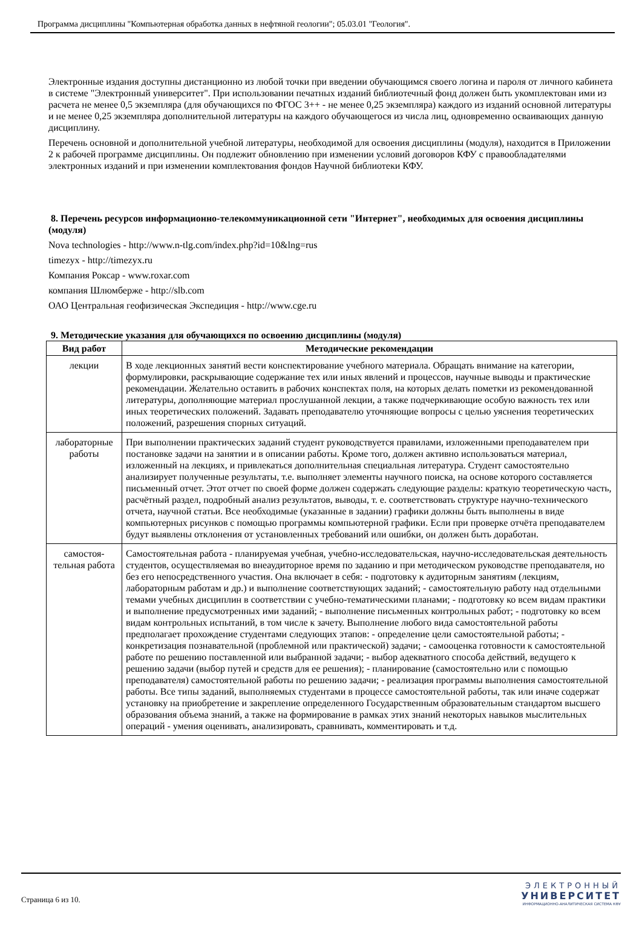Программа дисциплины "Компьютерная обработка данных в нефтяной геологии"; 05.03.01 "Геология".
Электронные издания доступны дистанционно из любой точки при введении обучающимся своего логина и пароля от личного кабинета в системе "Электронный университет". При использовании печатных изданий библиотечный фонд должен быть укомплектован ими из расчета не менее 0,5 экземпляра (для обучающихся по ФГОС 3++ - не менее 0,25 экземпляра) каждого из изданий основной литературы и не менее 0,25 экземпляра дополнительной литературы на каждого обучающегося из числа лиц, одновременно осваивающих данную дисциплину.
Перечень основной и дополнительной учебной литературы, необходимой для освоения дисциплины (модуля), находится в Приложении 2 к рабочей программе дисциплины. Он подлежит обновлению при изменении условий договоров КФУ с правообладателями электронных изданий и при изменении комплектования фондов Научной библиотеки КФУ.
8. Перечень ресурсов информационно-телекоммуникационной сети "Интернет", необходимых для освоения дисциплины (модуля)
Nova technologies - http://www.n-tlg.com/index.php?id=10&lng=rus
timezyx - http://timezyx.ru
Компания Роксар - www.roxar.com
компания Шлюмберже - http://slb.com
ОАО Центральная геофизическая Экспедиция - http://www.cge.ru
9. Методические указания для обучающихся по освоению дисциплины (модуля)
| Вид работ | Методические рекомендации |
| --- | --- |
| лекции | В ходе лекционных занятий вести конспектирование учебного материала. Обращать внимание на категории, формулировки, раскрывающие содержание тех или иных явлений и процессов, научные выводы и практические рекомендации. Желательно оставить в рабочих конспектах поля, на которых делать пометки из рекомендованной литературы, дополняющие материал прослушанной лекции, а также подчеркивающие особую важность тех или иных теоретических положений. Задавать преподавателю уточняющие вопросы с целью уяснения теоретических положений, разрешения спорных ситуаций. |
| лабораторные работы | При выполнении практических заданий студент руководствуется правилами, изложенными преподавателем при постановке задачи на занятии и в описании работы. Кроме того, должен активно использоваться материал, изложенный на лекциях, и привлекаться дополнительная специальная литература. Студент самостоятельно анализирует полученные результаты, т.е. выполняет элементы научного поиска, на основе которого составляется письменный отчет. Этот отчет по своей форме должен содержать следующие разделы: краткую теоретическую часть, расчётный раздел, подробный анализ результатов, выводы, т. е. соответствовать структуре научно-технического отчета, научной статьи. Все необходимые (указанные в задании) графики должны быть выполнены в виде компьютерных рисунков с помощью программы компьютерной графики. Если при проверке отчёта преподавателем будут выявлены отклонения от установленных требований или ошибки, он должен быть доработан. |
| самостоя-тельная работа | Самостоятельная работа - планируемая учебная, учебно-исследовательская, научно-исследовательская деятельность студентов, осуществляемая во внеаудиторное время по заданию и при методическом руководстве преподавателя, но без его непосредственного участия. Она включает в себя: - подготовку к аудиторным занятиям (лекциям, лабораторным работам и др.) и выполнение соответствующих заданий; - самостоятельную работу над отдельными темами учебных дисциплин в соответствии с учебно-тематическими планами; - подготовку ко всем видам практики и выполнение предусмотренных ими заданий; - выполнение письменных контрольных работ; - подготовку ко всем видам контрольных испытаний, в том числе к зачету. Выполнение любого вида самостоятельной работы предполагает прохождение студентами следующих этапов: - определение цели самостоятельной работы; - конкретизация познавательной (проблемной или практической) задачи; - самооценка готовности к самостоятельной работе по решению поставленной или выбранной задачи; - выбор адекватного способа действий, ведущего к решению задачи (выбор путей и средств для ее решения); - планирование (самостоятельно или с помощью преподавателя) самостоятельной работы по решению задачи; - реализация программы выполнения самостоятельной работы. Все типы заданий, выполняемых студентами в процессе самостоятельной работы, так или иначе содержат установку на приобретение и закрепление определенного Государственным образовательным стандартом высшего образования объема знаний, а также на формирование в рамках этих знаний некоторых навыков мыслительных операций - умения оценивать, анализировать, сравнивать, комментировать и т.д. |
Страница 6 из 10.
ЭЛЕКТРОННЫЙ
УНИВЕРСИТЕТ
ИНФОРМАЦИОННО-АНАЛИТИЧЕСКАЯ СИСТЕМА КФУ